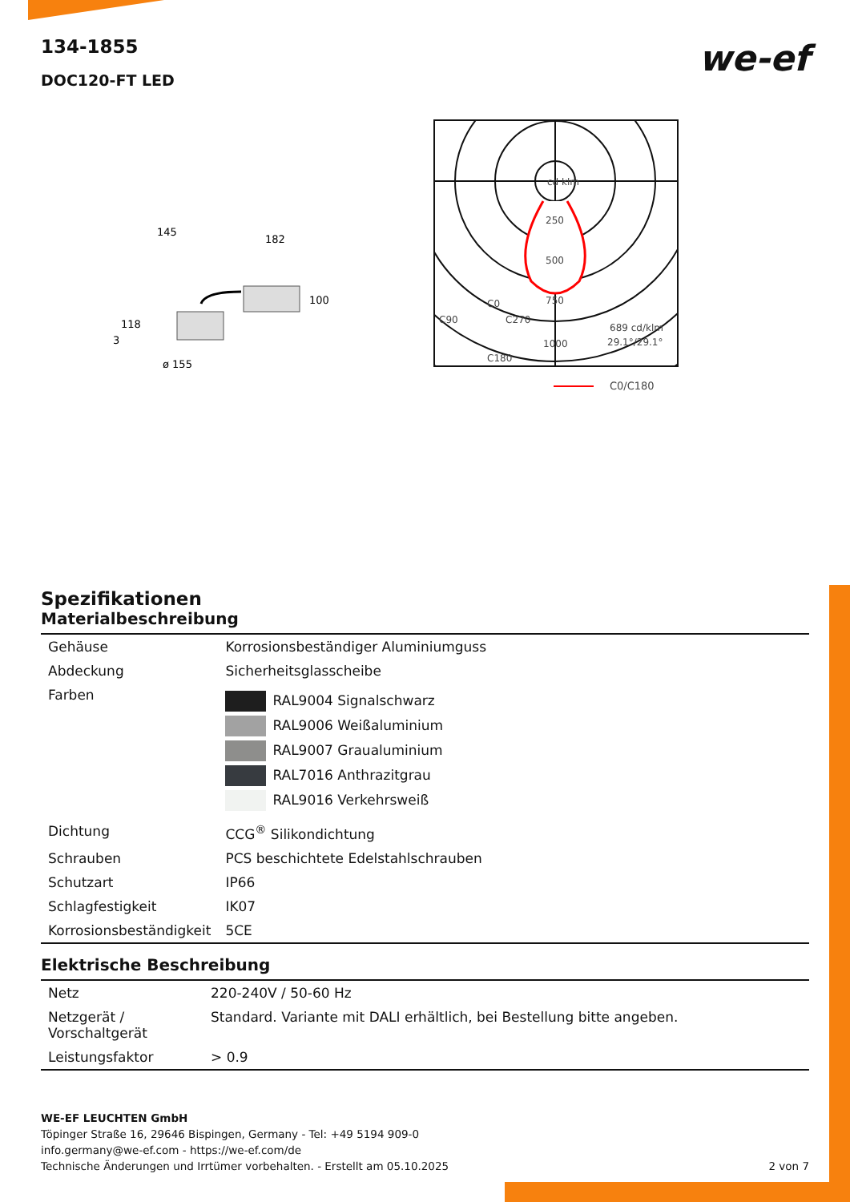we-ef
134-1855
DOC120-FT LED
145
182
100
118
3
ø 155
cd klm
250
500
750
C0
C90
C270
1000
689 cd/klm
29.1°/29.1°
C180
C0/C180
Spezifikationen
Materialbeschreibung
| Gehäuse | Korrosionsbeständiger Aluminiumguss |
| Abdeckung | Sicherheitsglasscheibe |
| Farben | RAL9004 Signalschwarz RAL9006 Weißaluminium RAL9007 Graualuminium RAL7016 Anthrazitgrau RAL9016 Verkehrsweiß |
| Dichtung | CCG<sup>®</sup> Silikondichtung |
| Schrauben | PCS beschichtete Edelstahlschrauben |
| Schutzart | IP66 |
| Schlagfestigkeit | IK07 |
| Korrosionsbeständigkeit | 5CE |
Elektrische Beschreibung
| Netz | 220-240V / 50-60 Hz |
| Netzgerät / Vorschaltgerät | Standard. Variante mit DALI erhältlich, bei Bestellung bitte angeben. |
| Leistungsfaktor | > 0.9 |
WE-EF LEUCHTEN GmbH
Töpinger Straße 16, 29646 Bispingen, Germany - Tel: +49 5194 909-0
info.germany@we-ef.com - https://we-ef.com/de
Technische Änderungen und Irrtümer vorbehalten. - Erstellt am 05.10.2025 2 von 7